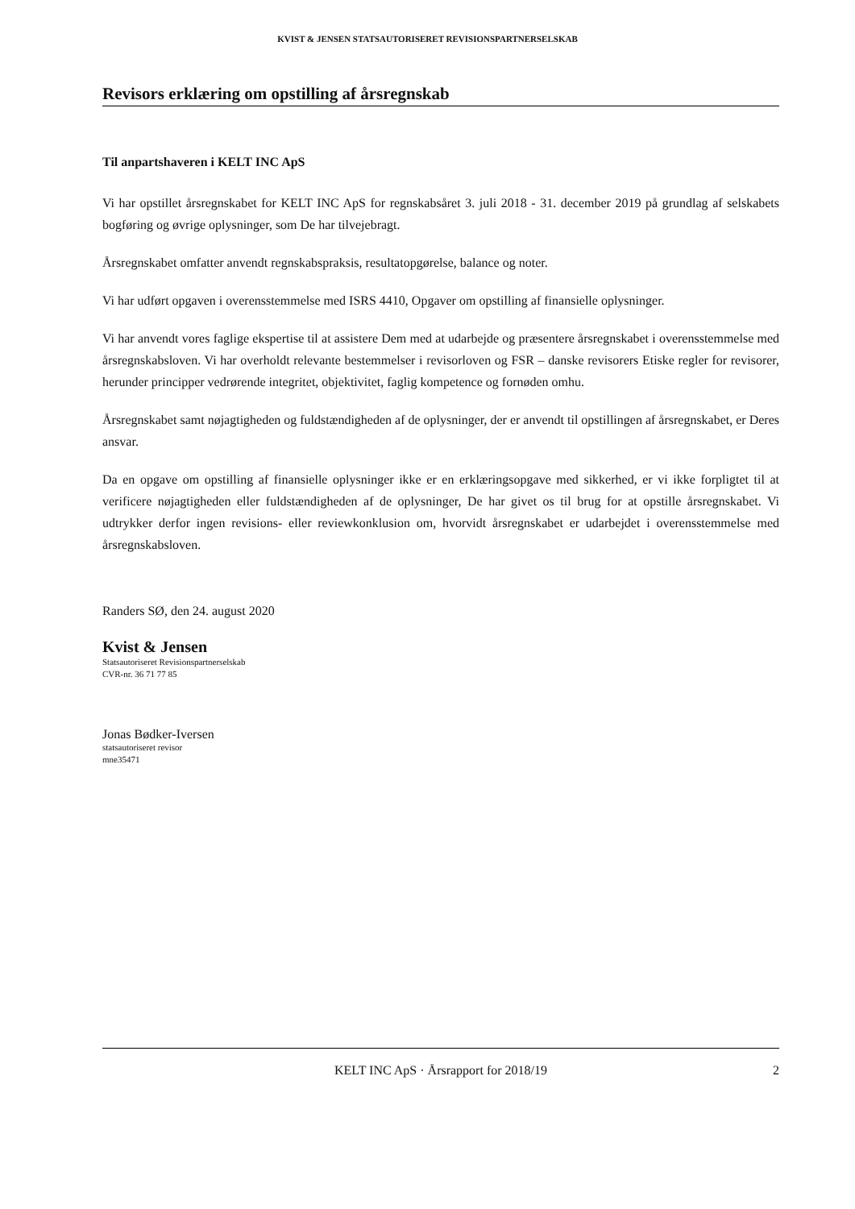KVIST & JENSEN STATSAUTORISERET REVISIONSPARTNERSELSKAB
Revisors erklæring om opstilling af årsregnskab
Til anpartshaveren i KELT INC ApS
Vi har opstillet årsregnskabet for KELT INC ApS for regnskabsåret 3. juli 2018 - 31. december 2019 på grundlag af selskabets bogføring og øvrige oplysninger, som De har tilvejebragt.
Årsregnskabet omfatter anvendt regnskabspraksis, resultatopgørelse, balance og noter.
Vi har udført opgaven i overensstemmelse med ISRS 4410, Opgaver om opstilling af finansielle oplysninger.
Vi har anvendt vores faglige ekspertise til at assistere Dem med at udarbejde og præsentere årsregnskabet i overensstemmelse med årsregnskabsloven. Vi har overholdt relevante bestemmelser i revisorloven og FSR – danske revisorers Etiske regler for revisorer, herunder principper vedrørende integritet, objektivitet, faglig kompetence og fornøden omhu.
Årsregnskabet samt nøjagtigheden og fuldstændigheden af de oplysninger, der er anvendt til opstillingen af årsregnskabet, er Deres ansvar.
Da en opgave om opstilling af finansielle oplysninger ikke er en erklæringsopgave med sikkerhed, er vi ikke forpligtet til at verificere nøjagtigheden eller fuldstændigheden af de oplysninger, De har givet os til brug for at opstille årsregnskabet. Vi udtrykker derfor ingen revisions- eller reviewkonklusion om, hvorvidt årsregnskabet er udarbejdet i overensstemmelse med årsregnskabsloven.
Randers SØ, den 24. august 2020
Kvist & Jensen
Statsautoriseret Revisionspartnerselskab
CVR-nr. 36 71 77 85
Jonas Bødker-Iversen
statsautoriseret revisor
mne35471
KELT INC ApS · Årsrapport for 2018/19
2